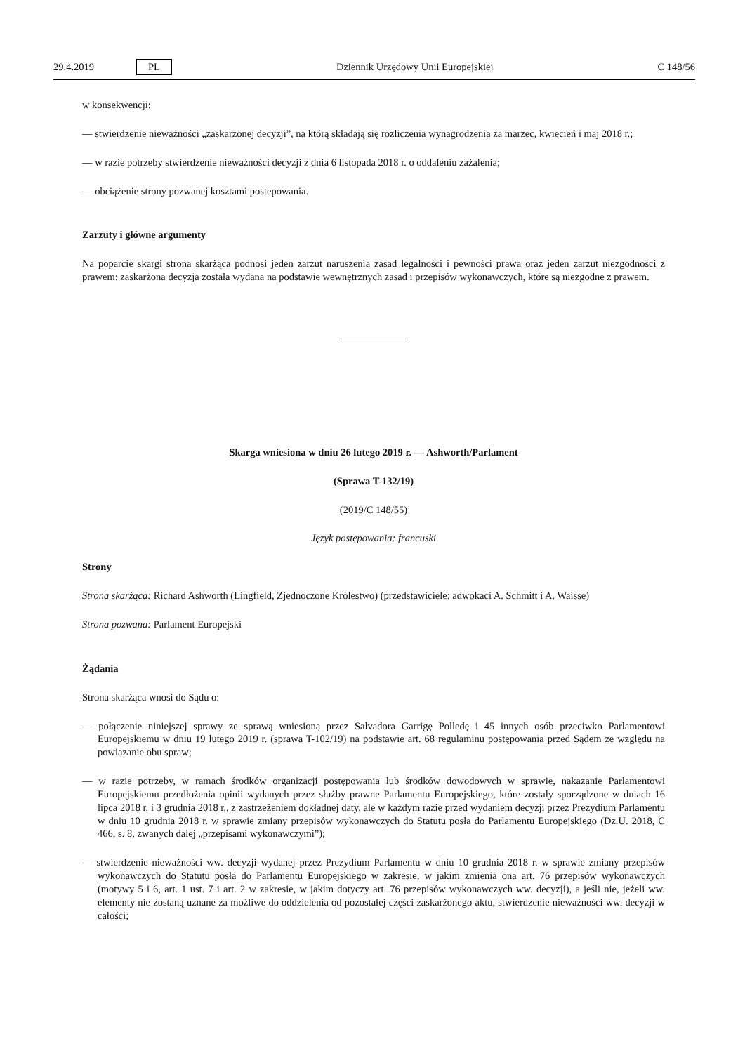29.4.2019 PL Dziennik Urzędowy Unii Europejskiej C 148/56
w konsekwencji:
— stwierdzenie nieważności „zaskarżonej decyzji”, na którą składają się rozliczenia wynagrodzenia za marzec, kwiecień i maj 2018 r.;
— w razie potrzeby stwierdzenie nieważności decyzji z dnia 6 listopada 2018 r. o oddaleniu zażalenia;
— obciążenie strony pozwanej kosztami postepowania.
Zarzuty i główne argumenty
Na poparcie skargi strona skarżąca podnosi jeden zarzut naruszenia zasad legalności i pewności prawa oraz jeden zarzut niezgodności z prawem: zaskarżona decyzja została wydana na podstawie wewnętrznych zasad i przepisów wykonawczych, które są niezgodne z prawem.
Skarga wniesiona w dniu 26 lutego 2019 r. — Ashworth/Parlament
(Sprawa T-132/19)
(2019/C 148/55)
Język postępowania: francuski
Strony
Strona skarżąca: Richard Ashworth (Lingfield, Zjednoczone Królestwo) (przedstawiciele: adwokaci A. Schmitt i A. Waisse)
Strona pozwana: Parlament Europejski
Żądania
Strona skarżąca wnosi do Sądu o:
— połączenie niniejszej sprawy ze sprawą wniesioną przez Salvadora Garrigę Polledę i 45 innych osób przeciwko Parlamentowi Europejskiemu w dniu 19 lutego 2019 r. (sprawa T-102/19) na podstawie art. 68 regulaminu postępowania przed Sądem ze względu na powiązanie obu spraw;
— w razie potrzeby, w ramach środków organizacji postępowania lub środków dowodowych w sprawie, nakazanie Parlamentowi Europejskiemu przedłożenia opinii wydanych przez służby prawne Parlamentu Europejskiego, które zostały sporządzone w dniach 16 lipca 2018 r. i 3 grudnia 2018 r., z zastrzeżeniem dokładnej daty, ale w każdym razie przed wydaniem decyzji przez Prezydium Parlamentu w dniu 10 grudnia 2018 r. w sprawie zmiany przepisów wykonawczych do Statutu posła do Parlamentu Europejskiego (Dz.U. 2018, C 466, s. 8, zwanych dalej „przepisami wykonawczymi”);
— stwierdzenie nieważności ww. decyzji wydanej przez Prezydium Parlamentu w dniu 10 grudnia 2018 r. w sprawie zmiany przepisów wykonawczych do Statutu posła do Parlamentu Europejskiego w zakresie, w jakim zmienia ona art. 76 przepisów wykonawczych (motywy 5 i 6, art. 1 ust. 7 i art. 2 w zakresie, w jakim dotyczy art. 76 przepisów wykonawczych ww. decyzji), a jeśli nie, jeżeli ww. elementy nie zostaną uznane za możliwe do oddzielenia od pozostałej części zaskarżonego aktu, stwierdzenie nieważności ww. decyzji w całości;